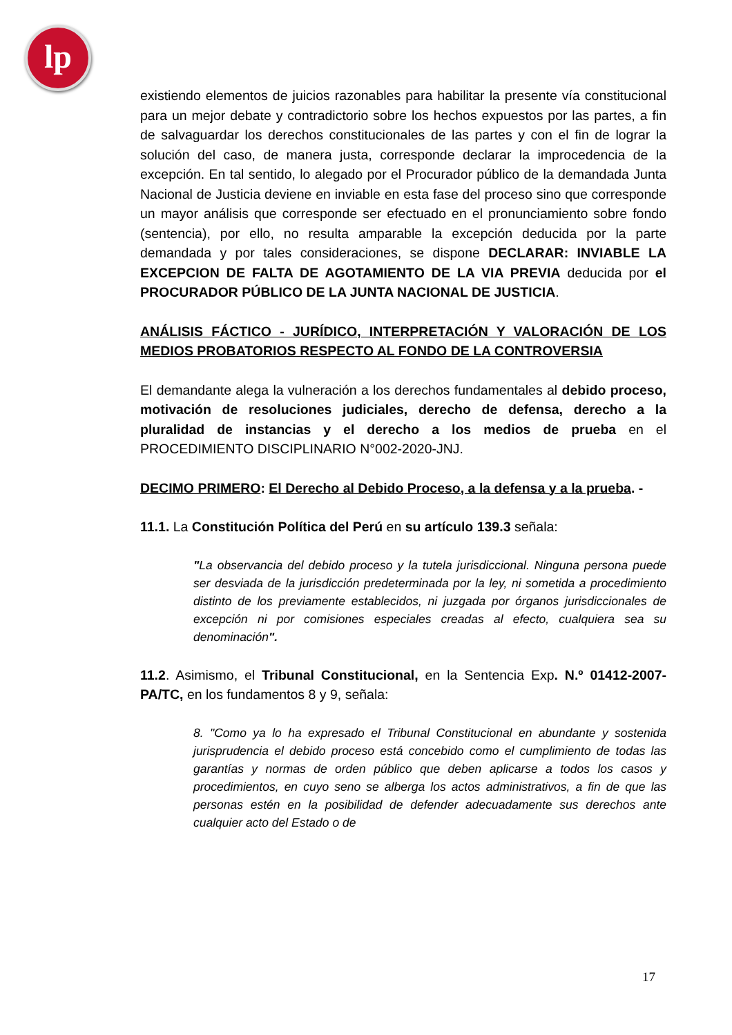lp
existiendo elementos de juicios razonables para habilitar la presente vía constitucional para un mejor debate y contradictorio sobre los hechos expuestos por las partes, a fin de salvaguardar los derechos constitucionales de las partes y con el fin de lograr la solución del caso, de manera justa, corresponde declarar la improcedencia de la excepción. En tal sentido, lo alegado por el Procurador público de la demandada Junta Nacional de Justicia deviene en inviable en esta fase del proceso sino que corresponde un mayor análisis que corresponde ser efectuado en el pronunciamiento sobre fondo (sentencia), por ello, no resulta amparable la excepción deducida por la parte demandada y por tales consideraciones, se dispone DECLARAR: INVIABLE LA EXCEPCION DE FALTA DE AGOTAMIENTO DE LA VIA PREVIA deducida por el PROCURADOR PÚBLICO DE LA JUNTA NACIONAL DE JUSTICIA.
ANÁLISIS FÁCTICO - JURÍDICO, INTERPRETACIÓN Y VALORACIÓN DE LOS MEDIOS PROBATORIOS RESPECTO AL FONDO DE LA CONTROVERSIA
El demandante alega la vulneración a los derechos fundamentales al debido proceso, motivación de resoluciones judiciales, derecho de defensa, derecho a la pluralidad de instancias y el derecho a los medios de prueba en el PROCEDIMIENTO DISCIPLINARIO N°002-2020-JNJ.
DECIMO PRIMERO: El Derecho al Debido Proceso, a la defensa y a la prueba. -
11.1. La Constitución Política del Perú en su artículo 139.3 señala:
"La observancia del debido proceso y la tutela jurisdiccional. Ninguna persona puede ser desviada de la jurisdicción predeterminada por la ley, ni sometida a procedimiento distinto de los previamente establecidos, ni juzgada por órganos jurisdiccionales de excepción ni por comisiones especiales creadas al efecto, cualquiera sea su denominación".
11.2. Asimismo, el Tribunal Constitucional, en la Sentencia Exp. N.º 01412-2007- PA/TC, en los fundamentos 8 y 9, señala:
8. "Como ya lo ha expresado el Tribunal Constitucional en abundante y sostenida jurisprudencia el debido proceso está concebido como el cumplimiento de todas las garantías y normas de orden público que deben aplicarse a todos los casos y procedimientos, en cuyo seno se alberga los actos administrativos, a fin de que las personas estén en la posibilidad de defender adecuadamente sus derechos ante cualquier acto del Estado o de
17